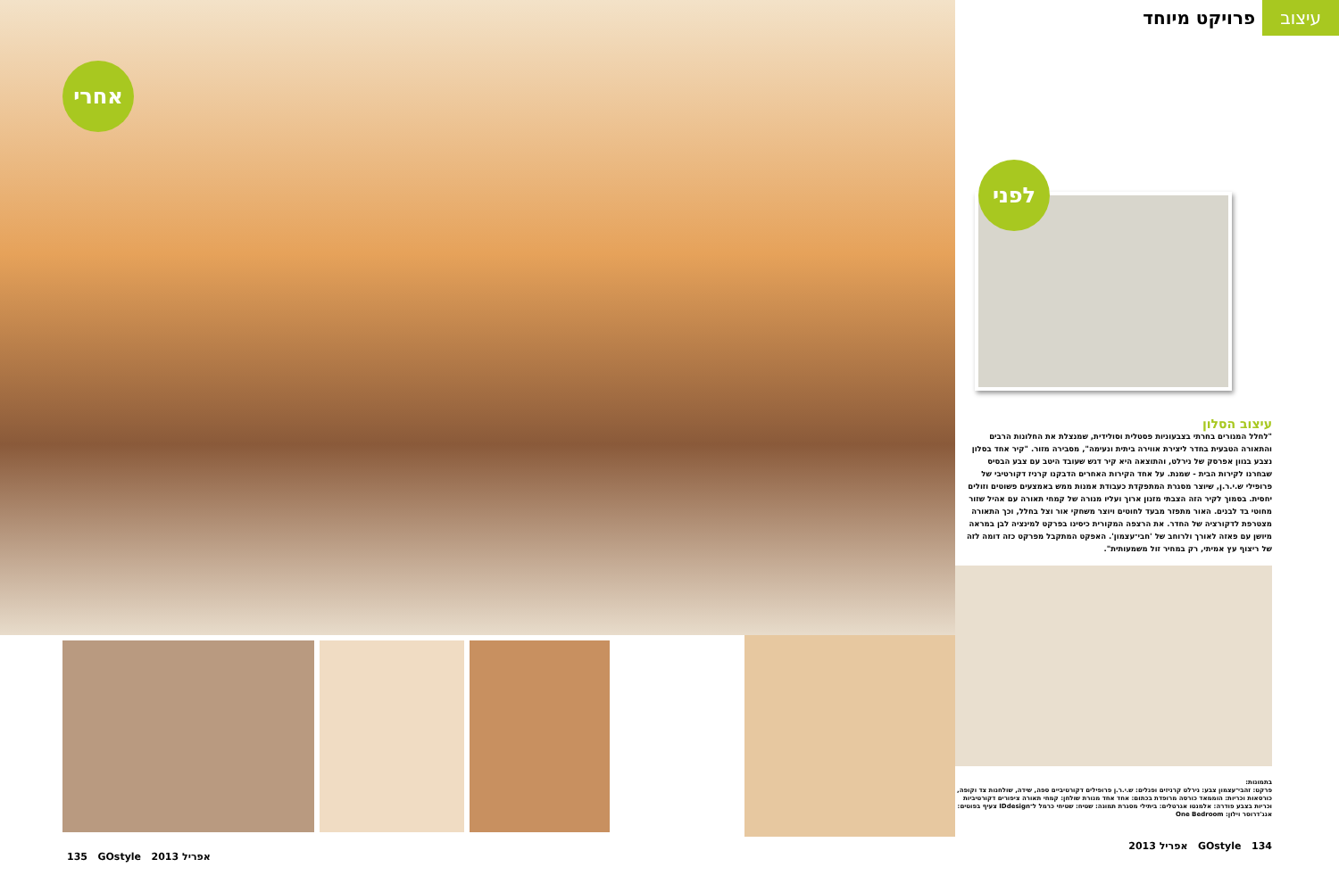אחרי
135 GOstyle אפריל 2013
עיצוב פרויקט מיוחד
לפני
עיצוב הסלון
"לחלל המגורים בחרתי בצבעוניות פסטלית וסולידית, שמנצלת את החלונות הרבים והתאורה הטבעית בחדר ליצירת אווירה ביתית ונעימה", מסבירה מזור. "קיר אחד בסלון נצבע בגוון אפרסק של נירלט, והתוצאה היא קיר דגש שעובד היטב עם צבע הבסיס שבחרנו לקירות הבית - שמנת. על אחד הקירות האחרים הדבקנו קרניז דקורטיבי של פרופילי ש.י.ר.ן, שיוצר מסגרת המתפקדת כעבודת אמנות ממש באמצעים פשוטים וזולים יחסית. בסמוך לקיר הזה הצבתי מזנון ארוך ועליו מנורה של קמחי תאורה עם אהיל שזור מחוטי בד לבנים. האור מתפזר מבעד לחוטים ויוצר משחקי אור וצל בחלל, וכך התאורה מצטרפת לדקורציה של החדר. את הרצפה המקורית כיסינו בפרקט למינציה לבן במראה מיושן עם פאזה לאורך ולרוחב של 'חבי־עצמון'. האפקט המתקבל מפרקט כזה דומה לזה של ריצוף עץ אמיתי, רק במחיר זול משמעותית".
בתמונות:
פרקט: זהבי־עצמון צבע: נירלט קרניזים ופנלים: ש.י.ר.ן פרופילים דקורטיביים ספה, שידה, שולחנות צד וקופה, כורסאות וכריות: הוממאד כורסה מרופדת בכתום: אחד אחד מנורת שולחן: קמחי תאורה ציפורים דקורטיביות וכריות בצבע פודרה: אלמנטו אגרטלים: ביתילי מסגרת תמונה: שטיח: שטיחי כרמל ל־IDdesign צעיף בפוטים: אנג'דרוסר וילון: One Bedroom
134 GOstyle אפריל 2013